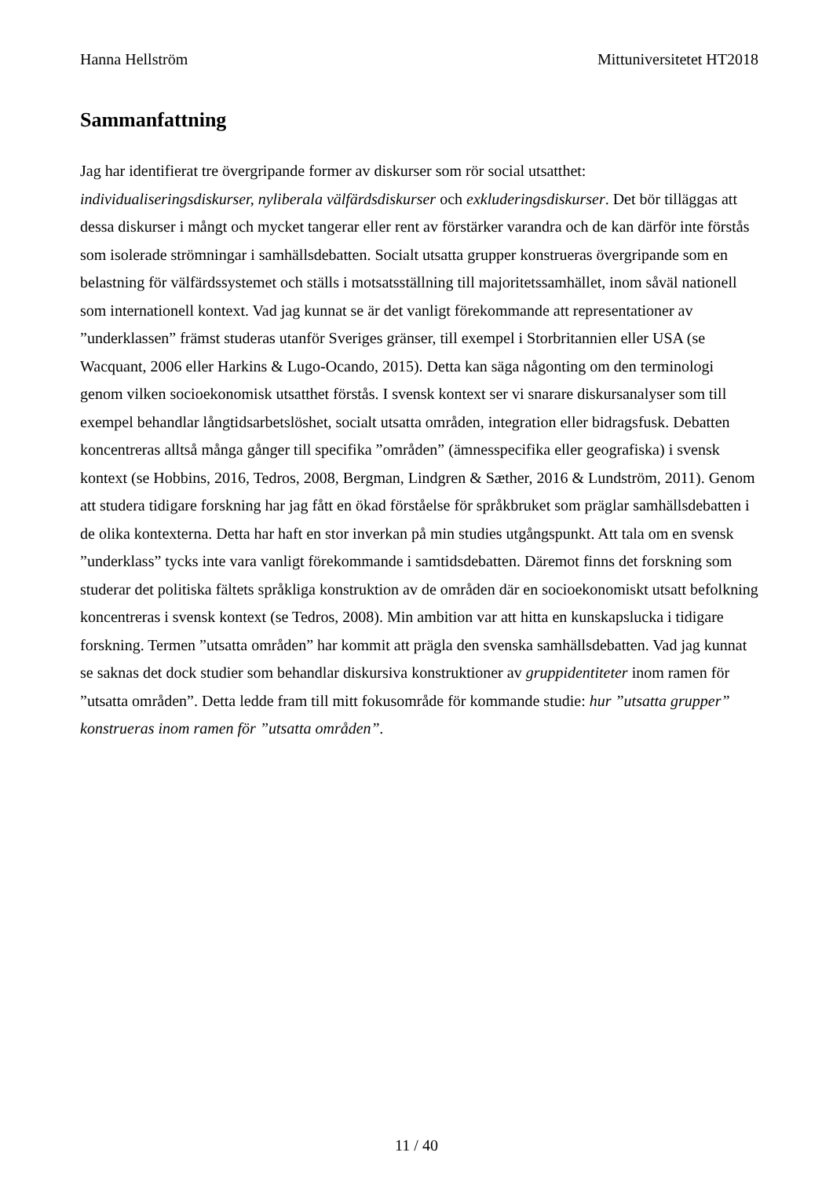Hanna Hellström Mittuniversitetet HT2018
Sammanfattning
Jag har identifierat tre övergripande former av diskurser som rör social utsatthet: individualiseringsdiskurser, nyliberala välfärdsdiskurser och exkluderingsdiskurser. Det bör tilläggas att dessa diskurser i mångt och mycket tangerar eller rent av förstärker varandra och de kan därför inte förstås som isolerade strömningar i samhällsdebatten. Socialt utsatta grupper konstrueras övergripande som en belastning för välfärdssystemet och ställs i motsatsställning till majoritetssamhället, inom såväl nationell som internationell kontext. Vad jag kunnat se är det vanligt förekommande att representationer av ”underklassen” främst studeras utanför Sveriges gränser, till exempel i Storbritannien eller USA (se Wacquant, 2006 eller Harkins & Lugo-Ocando, 2015). Detta kan säga någonting om den terminologi genom vilken socioekonomisk utsatthet förstås. I svensk kontext ser vi snarare diskursanalyser som till exempel behandlar långtidsarbetslöshet, socialt utsatta områden, integration eller bidragsfusk. Debatten koncentreras alltså många gånger till specifika ”områden” (ämnesspecifika eller geografiska) i svensk kontext (se Hobbins, 2016, Tedros, 2008, Bergman, Lindgren & Sæther, 2016 & Lundström, 2011). Genom att studera tidigare forskning har jag fått en ökad förståelse för språkbruket som präglar samhällsdebatten i de olika kontexterna. Detta har haft en stor inverkan på min studies utgångspunkt. Att tala om en svensk ”underklass” tycks inte vara vanligt förekommande i samtidsdebatten. Däremot finns det forskning som studerar det politiska fältets språkliga konstruktion av de områden där en socioekonomiskt utsatt befolkning koncentreras i svensk kontext (se Tedros, 2008). Min ambition var att hitta en kunskapslucka i tidigare forskning. Termen ”utsatta områden” har kommit att prägla den svenska samhällsdebatten. Vad jag kunnat se saknas det dock studier som behandlar diskursiva konstruktioner av gruppidentiteter inom ramen för ”utsatta områden”. Detta ledde fram till mitt fokusområde för kommande studie: hur ”utsatta grupper” konstrueras inom ramen för ”utsatta områden”.
11 / 40